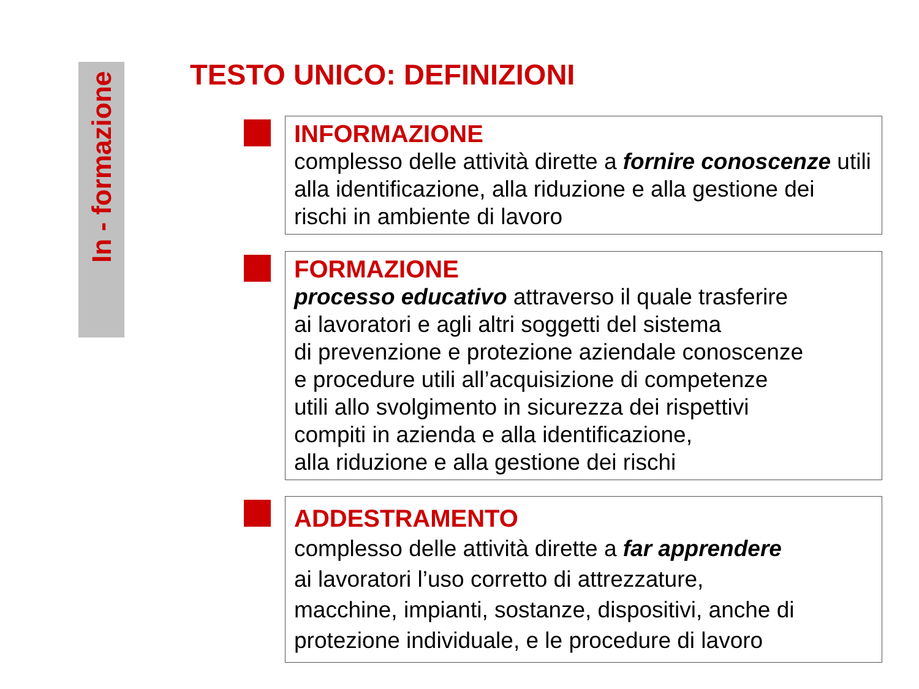In - formazione
TESTO UNICO: DEFINIZIONI
INFORMAZIONE
complesso delle attività dirette a fornire conoscenze utili alla identificazione, alla riduzione e alla gestione dei rischi in ambiente di lavoro
FORMAZIONE
processo educativo attraverso il quale trasferire
ai lavoratori e agli altri soggetti del sistema
di prevenzione e protezione aziendale conoscenze
e procedure utili all’acquisizione di competenze
utili allo svolgimento in sicurezza dei rispettivi
compiti in azienda e alla identificazione,
alla riduzione e alla gestione dei rischi
ADDESTRAMENTO
complesso delle attività dirette a far apprendere
ai lavoratori l’uso corretto di attrezzature,
macchine, impianti, sostanze, dispositivi, anche di
protezione individuale, e le procedure di lavoro